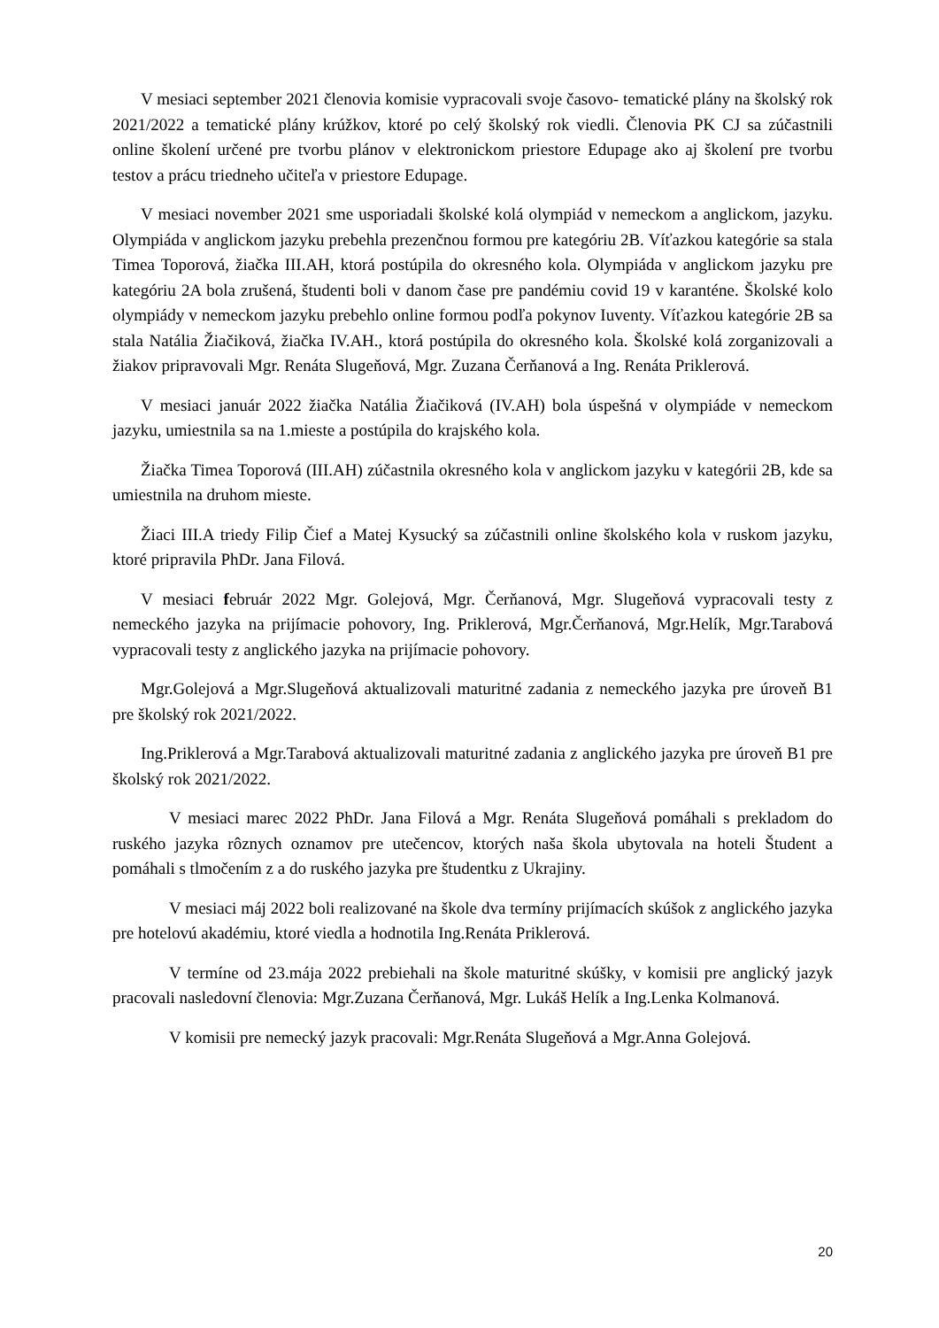V mesiaci september 2021 členovia komisie vypracovali svoje časovo- tematické plány na školský rok 2021/2022 a tematické plány krúžkov, ktoré po celý školský rok viedli. Členovia PK CJ sa zúčastnili online školení určené pre tvorbu plánov v elektronickom priestore Edupage ako aj školení pre tvorbu testov a prácu triedneho učiteľa v priestore Edupage.
V mesiaci november 2021 sme usporiadali školské kolá olympiád v nemeckom a anglickom, jazyku. Olympiáda v anglickom jazyku prebehla prezenčnou formou pre kategóriu 2B. Víťazkou kategórie sa stala Timea Toporová, žiačka III.AH, ktorá postúpila do okresného kola. Olympiáda v anglickom jazyku pre kategóriu 2A bola zrušená, študenti boli v danom čase pre pandémiu covid 19 v karanténe. Školské kolo olympiády v nemeckom jazyku prebehlo online formou podľa pokynov Iuventy. Víťazkou kategórie 2B sa stala Natália Žiačiková, žiačka IV.AH., ktorá postúpila do okresného kola. Školské kolá zorganizovali a žiakov pripravovali Mgr. Renáta Slugeňová, Mgr. Zuzana Čerňanová a Ing. Renáta Priklerová.
V mesiaci január 2022 žiačka Natália Žiačiková (IV.AH) bola úspešná v olympiáde v nemeckom jazyku, umiestnila sa na 1.mieste a postúpila do krajského kola.
Žiačka Timea Toporová (III.AH) zúčastnila okresného kola v anglickom jazyku v kategórii 2B, kde sa umiestnila na druhom mieste.
Žiaci III.A triedy Filip Čief a Matej Kysucký sa zúčastnili online školského kola v ruskom jazyku, ktoré pripravila PhDr. Jana Filová.
V mesiaci február 2022 Mgr. Golejová, Mgr. Čerňanová, Mgr. Slugeňová vypracovali testy z nemeckého jazyka na prijímacie pohovory, Ing. Priklerová, Mgr.Čerňanová, Mgr.Helík, Mgr.Tarabová vypracovali testy z anglického jazyka na prijímacie pohovory.
Mgr.Golejová a Mgr.Slugeňová aktualizovali maturitné zadania z nemeckého jazyka pre úroveň B1 pre školský rok 2021/2022.
Ing.Priklerová a Mgr.Tarabová aktualizovali maturitné zadania z anglického jazyka pre úroveň B1 pre školský rok 2021/2022.
V mesiaci marec 2022 PhDr. Jana Filová a Mgr. Renáta Slugeňová pomáhali s prekladom do ruského jazyka rôznych oznamov pre utečencov, ktorých naša škola ubytovala na hoteli Študent a pomáhali s tlmočením z a do ruského jazyka pre študentku z Ukrajiny.
V mesiaci máj 2022 boli realizované na škole dva termíny prijímacích skúšok z anglického jazyka pre hotelovú akadémiu, ktoré viedla a hodnotila Ing.Renáta Priklerová.
V termíne od 23.mája 2022 prebiehali na škole maturitné skúšky, v komisii pre anglický jazyk pracovali nasledovní členovia: Mgr.Zuzana Čerňanová, Mgr. Lukáš Helík a Ing.Lenka Kolmanová.
V komisii pre nemecký jazyk pracovali: Mgr.Renáta Slugeňová a Mgr.Anna Golejová.
20